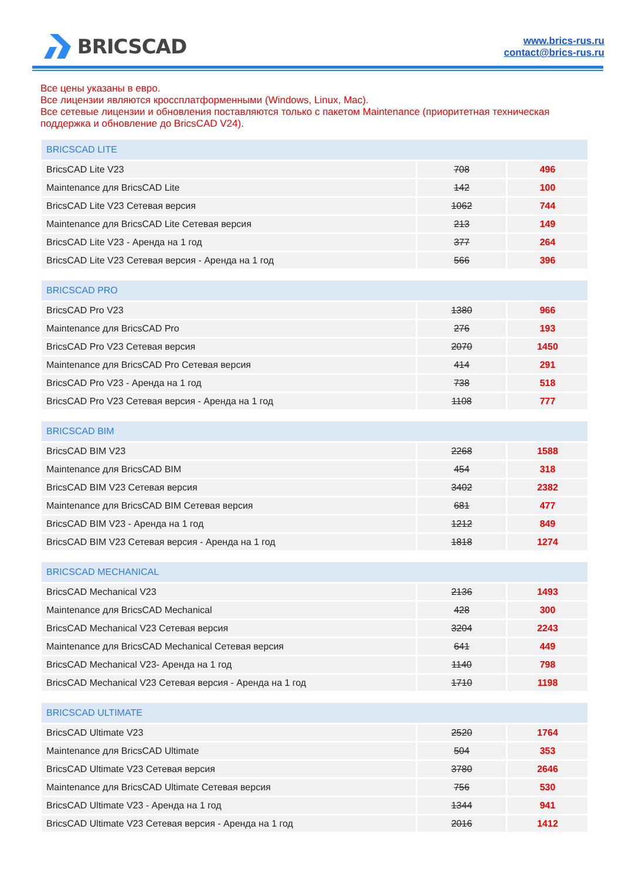BRICSCAD
www.brics-rus.ru
contact@brics-rus.ru
Все цены указаны в евро.
Все лицензии являются кроссплатформенными (Windows, Linux, Mac).
Все сетевые лицензии и обновления поставляются только с пакетом Maintenance (приоритетная техническая поддержка и обновление до BricsCAD V24).
| BRICSCAD LITE | | |
| --- | --- | --- |
| BricsCAD Lite V23 | 708 | 496 |
| Maintenance для BricsCAD Lite | 142 | 100 |
| BricsCAD Lite V23 Сетевая версия | 1062 | 744 |
| Maintenance для BricsCAD Lite Сетевая версия | 213 | 149 |
| BricsCAD Lite V23 - Аренда на 1 год | 377 | 264 |
| BricsCAD Lite V23 Сетевая версия - Аренда на 1 год | 566 | 396 |
| BRICSCAD PRO | | |
| --- | --- | --- |
| BricsCAD Pro V23 | 1380 | 966 |
| Maintenance для BricsCAD Pro | 276 | 193 |
| BricsCAD Pro V23 Сетевая версия | 2070 | 1450 |
| Maintenance для BricsCAD Pro Сетевая версия | 414 | 291 |
| BricsCAD Pro V23 - Аренда на 1 год | 738 | 518 |
| BricsCAD Pro V23 Сетевая версия - Аренда на 1 год | 1108 | 777 |
| BRICSCAD BIM | | |
| --- | --- | --- |
| BricsCAD BIM V23 | 2268 | 1588 |
| Maintenance для BricsCAD BIM | 454 | 318 |
| BricsCAD BIM V23 Сетевая версия | 3402 | 2382 |
| Maintenance для BricsCAD BIM Сетевая версия | 681 | 477 |
| BricsCAD BIM V23 - Аренда на 1 год | 1212 | 849 |
| BricsCAD BIM V23 Сетевая версия - Аренда на 1 год | 1818 | 1274 |
| BRICSCAD MECHANICAL | | |
| --- | --- | --- |
| BricsCAD Mechanical V23 | 2136 | 1493 |
| Maintenance для BricsCAD Mechanical | 428 | 300 |
| BricsCAD Mechanical V23 Сетевая версия | 3204 | 2243 |
| Maintenance для BricsCAD Mechanical Сетевая версия | 641 | 449 |
| BricsCAD Mechanical V23- Аренда на 1 год | 1140 | 798 |
| BricsCAD Mechanical V23 Сетевая версия - Аренда на 1 год | 1710 | 1198 |
| BRICSCAD ULTIMATE | | |
| --- | --- | --- |
| BricsCAD Ultimate V23 | 2520 | 1764 |
| Maintenance для BricsCAD Ultimate | 504 | 353 |
| BricsCAD Ultimate V23 Сетевая версия | 3780 | 2646 |
| Maintenance для BricsCAD Ultimate Сетевая версия | 756 | 530 |
| BricsCAD Ultimate V23 - Аренда на 1 год | 1344 | 941 |
| BricsCAD Ultimate V23 Сетевая версия - Аренда на 1 год | 2016 | 1412 |